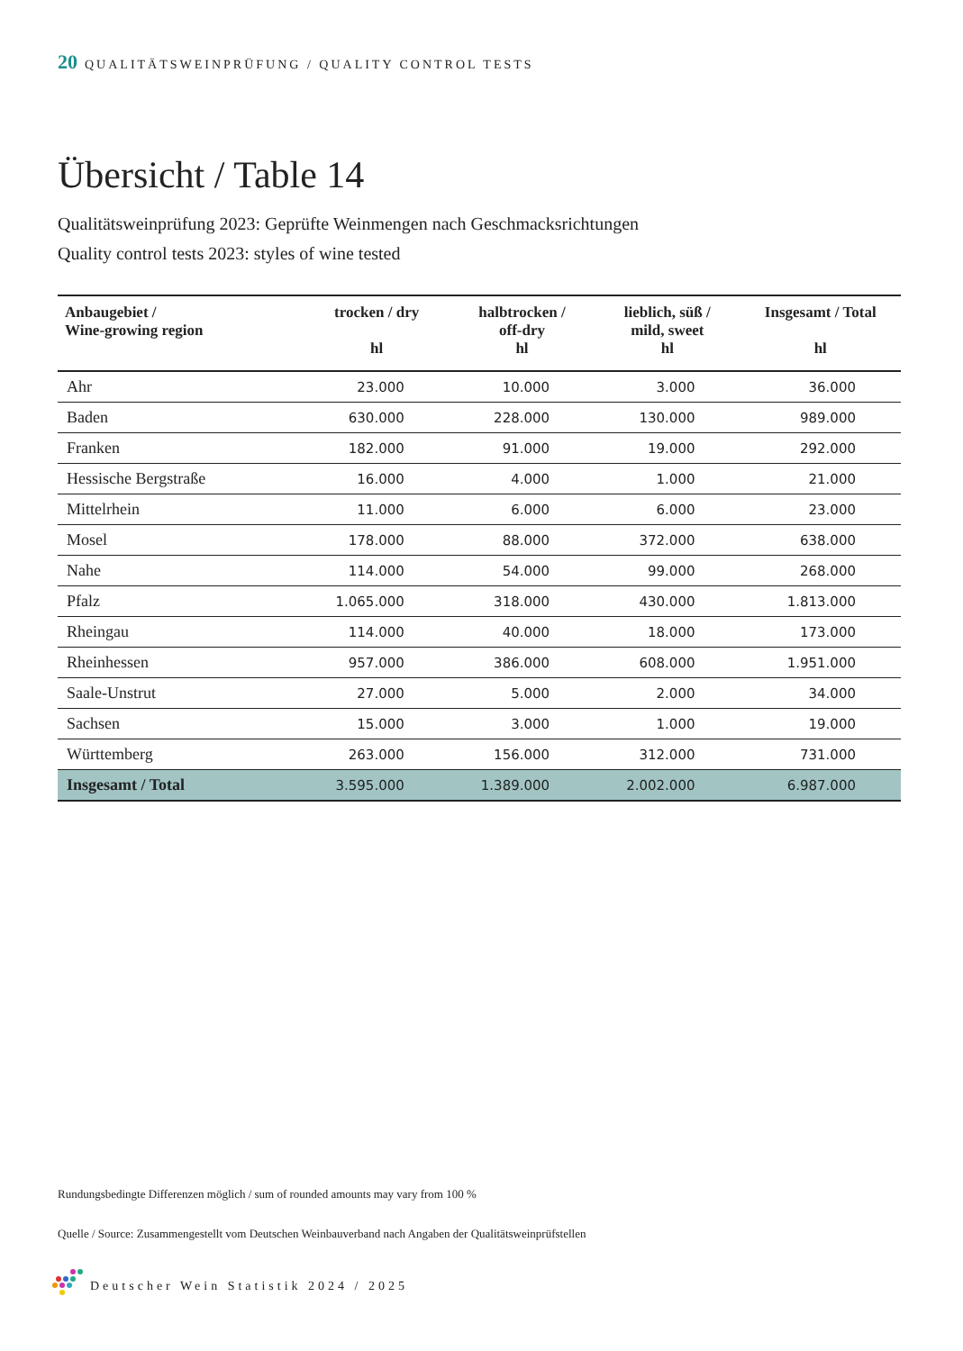20 QUALITÄTSWEINPRÜFUNG / QUALITY CONTROL TESTS
Übersicht / Table 14
Qualitätsweinprüfung 2023: Geprüfte Weinmengen nach Geschmacksrichtungen
Quality control tests 2023: styles of wine tested
| Anbaugebiet / Wine-growing region | trocken / dry hl | halbtrocken / off-dry hl | lieblich, süß / mild, sweet hl | Insgesamt / Total hl |
| --- | --- | --- | --- | --- |
| Ahr | 23.000 | 10.000 | 3.000 | 36.000 |
| Baden | 630.000 | 228.000 | 130.000 | 989.000 |
| Franken | 182.000 | 91.000 | 19.000 | 292.000 |
| Hessische Bergstraße | 16.000 | 4.000 | 1.000 | 21.000 |
| Mittelrhein | 11.000 | 6.000 | 6.000 | 23.000 |
| Mosel | 178.000 | 88.000 | 372.000 | 638.000 |
| Nahe | 114.000 | 54.000 | 99.000 | 268.000 |
| Pfalz | 1.065.000 | 318.000 | 430.000 | 1.813.000 |
| Rheingau | 114.000 | 40.000 | 18.000 | 173.000 |
| Rheinhessen | 957.000 | 386.000 | 608.000 | 1.951.000 |
| Saale-Unstrut | 27.000 | 5.000 | 2.000 | 34.000 |
| Sachsen | 15.000 | 3.000 | 1.000 | 19.000 |
| Württemberg | 263.000 | 156.000 | 312.000 | 731.000 |
| Insgesamt / Total | 3.595.000 | 1.389.000 | 2.002.000 | 6.987.000 |
Rundungsbedingte Differenzen möglich / sum of rounded amounts may vary from 100 %
Quelle / Source: Zusammengestellt vom Deutschen Weinbauverband nach Angaben der Qualitätsweinprüfstellen
Deutscher Wein Statistik 2024 / 2025